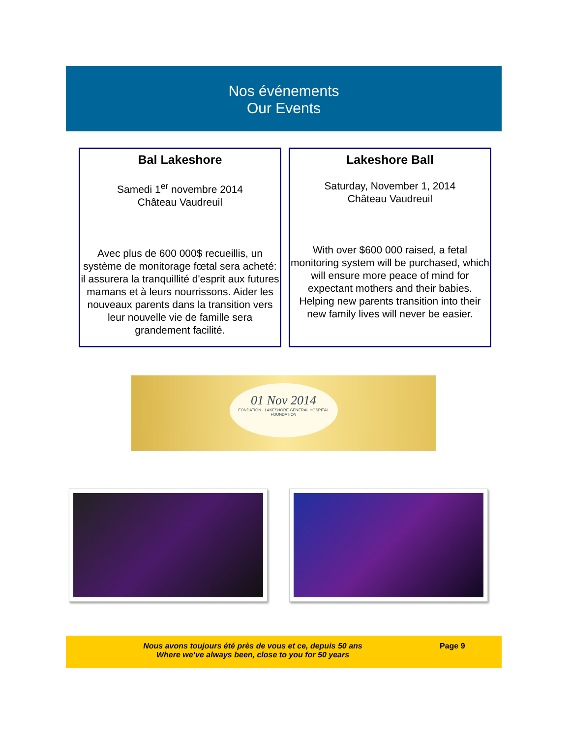Nos événements
Our Events
Bal Lakeshore
Samedi 1<sup>er</sup> novembre 2014
Château Vaudreuil
Avec plus de 600 000$ recueillis, un système de monitorage fœtal sera acheté: il assurera la tranquillité d'esprit aux futures mamans et à leurs nourrissons. Aider les nouveaux parents dans la transition vers leur nouvelle vie de famille sera grandement facilité.
Lakeshore Ball
Saturday, November 1, 2014
Château Vaudreuil
With over $600 000 raised, a fetal monitoring system will be purchased, which will ensure more peace of mind for expectant mothers and their babies. Helping new parents transition into their new family lives will never be easier.
01 Nov 2014
FONDATION · LAKESHORE GENERAL HOSPITAL FOUNDATION
Nous avons toujours été près de vous et ce, depuis 50 ans
Where we’ve always been, close to you for 50 years
Page 9